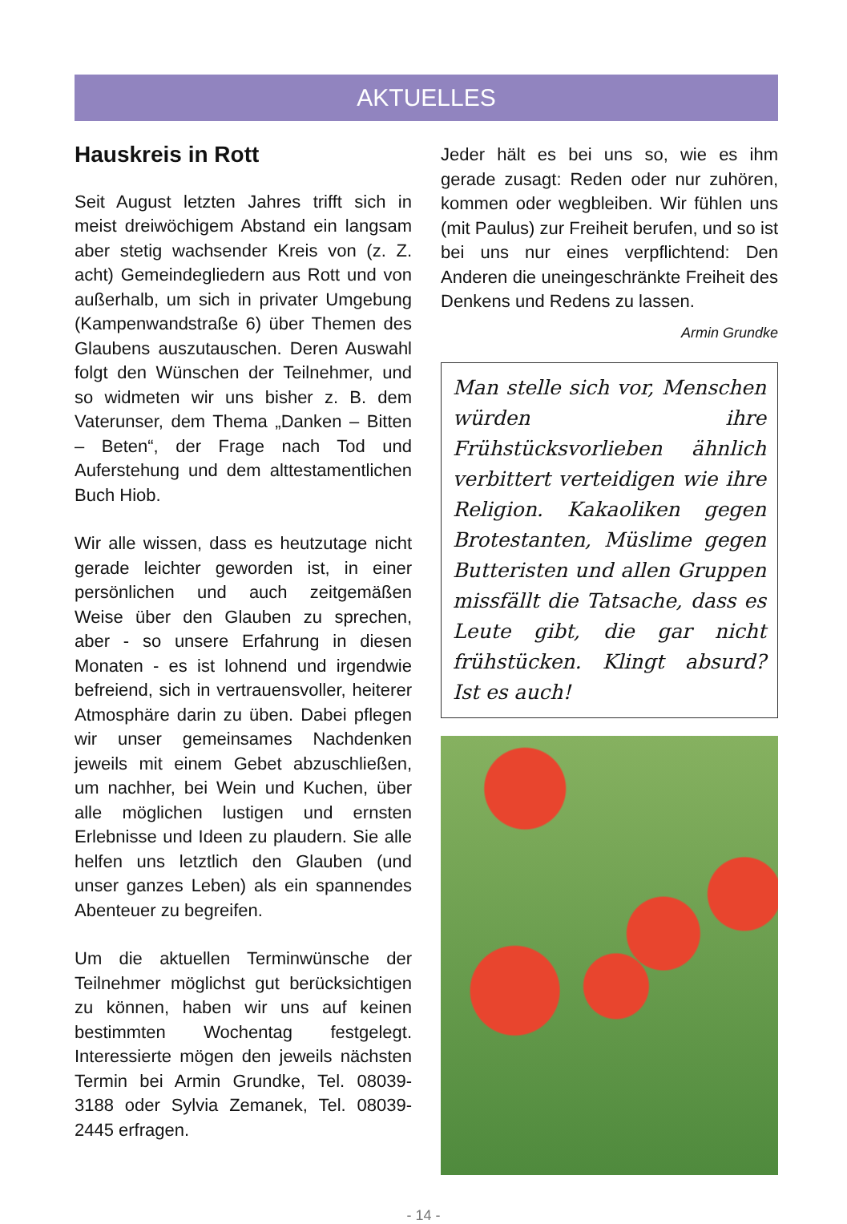AKTUELLES
Hauskreis in Rott
Seit August letzten Jahres trifft sich in meist dreiwöchigem Abstand ein langsam aber stetig wachsender Kreis von (z. Z. acht) Gemeindegliedern aus Rott und von außerhalb, um sich in privater Umgebung (Kampenwandstraße 6) über Themen des Glaubens auszutauschen. Deren Auswahl folgt den Wünschen der Teilnehmer, und so widmeten wir uns bisher z. B. dem Vaterunser, dem Thema „Danken – Bitten – Beten“, der Frage nach Tod und Auferstehung und dem alttestamentlichen Buch Hiob.
Wir alle wissen, dass es heutzutage nicht gerade leichter geworden ist, in einer persönlichen und auch zeitgemäßen Weise über den Glauben zu sprechen, aber - so unsere Erfahrung in diesen Monaten - es ist lohnend und irgendwie befreiend, sich in vertrauensvoller, heiterer Atmosphäre darin zu üben. Dabei pflegen wir unser gemeinsames Nachdenken jeweils mit einem Gebet abzuschließen, um nachher, bei Wein und Kuchen, über alle möglichen lustigen und ernsten Erlebnisse und Ideen zu plaudern. Sie alle helfen uns letztlich den Glauben (und unser ganzes Leben) als ein spannendes Abenteuer zu begreifen.
Um die aktuellen Terminwünsche der Teilnehmer möglichst gut berücksichtigen zu können, haben wir uns auf keinen bestimmten Wochentag festgelegt. Interessierte mögen den jeweils nächsten Termin bei Armin Grundke, Tel. 08039-3188 oder Sylvia Zemanek, Tel. 08039-2445 erfragen.
Jeder hält es bei uns so, wie es ihm gerade zusagt: Reden oder nur zuhören, kommen oder wegbleiben. Wir fühlen uns (mit Paulus) zur Freiheit berufen, und so ist bei uns nur eines verpflichtend: Den Anderen die uneingeschränkte Freiheit des Denkens und Redens zu lassen.
Armin Grundke
Man stelle sich vor, Menschen würden ihre Frühstücksvorlieben ähnlich verbittert verteidigen wie ihre Religion. Kakaoliken gegen Brotestanten, Müslime gegen Butteristen und allen Gruppen missfällt die Tatsache, dass es Leute gibt, die gar nicht frühstücken. Klingt absurd? Ist es auch!
- 14 -